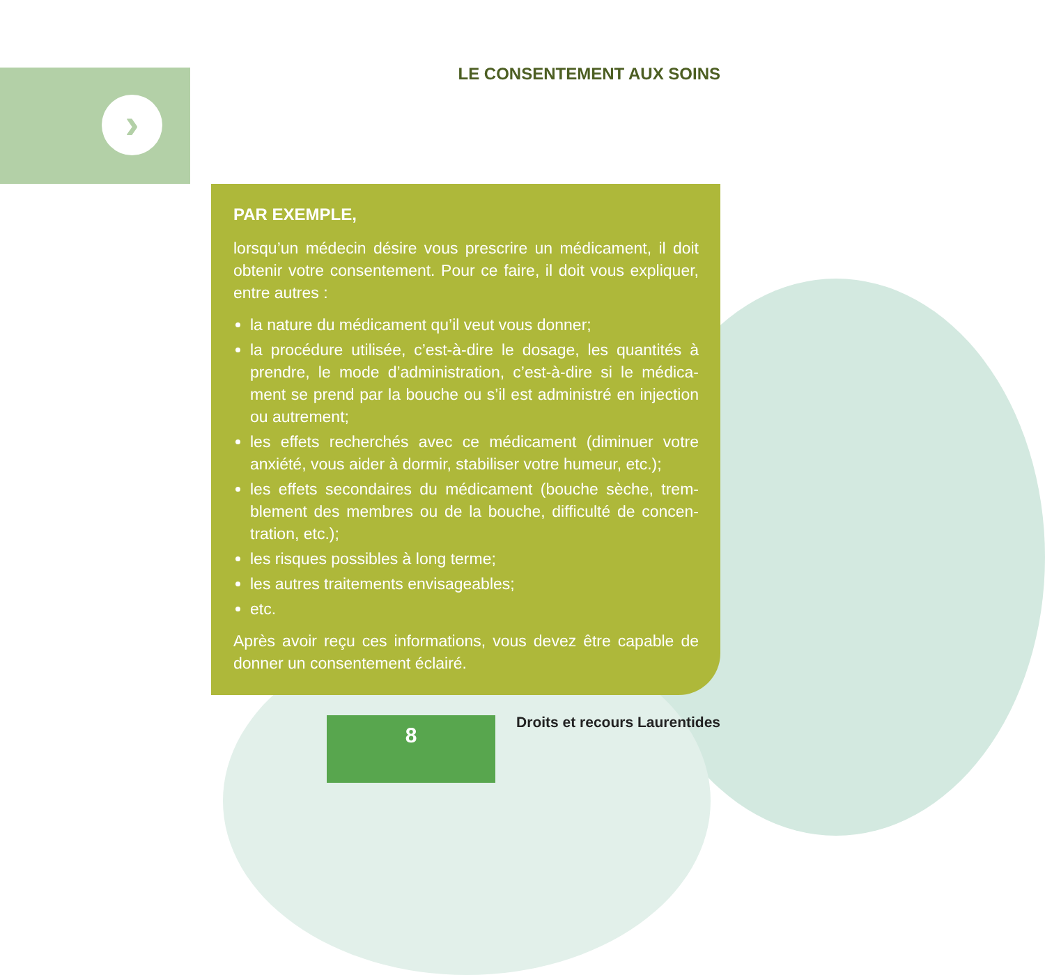›
LE CONSENTEMENT AUX SOINS
PAR EXEMPLE,
lorsqu’un médecin désire vous prescrire un médicament, il doit obtenir votre consentement. Pour ce faire, il doit vous expliquer, entre autres :
la nature du médicament qu’il veut vous donner;
la procédure utilisée, c’est-à-dire le dosage, les quantités à prendre, le mode d’administration, c’est-à-dire si le médica­ment se prend par la bouche ou s’il est administré en injection ou autrement;
les effets recherchés avec ce médicament (diminuer votre anxiété, vous aider à dormir, stabiliser votre humeur, etc.);
les effets secondaires du médicament (bouche sèche, trem­blement des membres ou de la bouche, difficulté de concen­tration, etc.);
les risques possibles à long terme;
les autres traitements envisageables;
etc.
Après avoir reçu ces informations, vous devez être capable de donner un consentement éclairé.
8 Droits et recours Laurentides